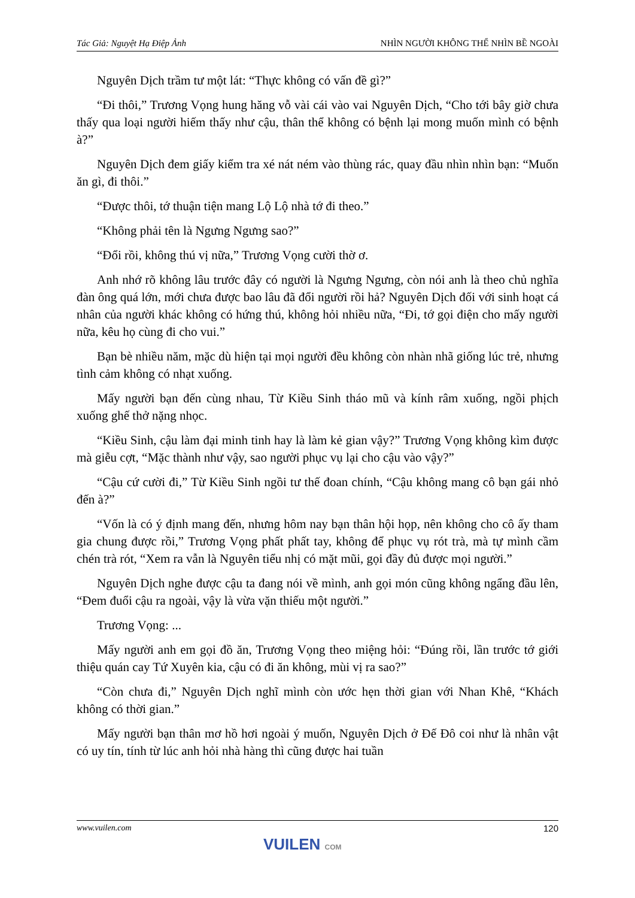Tác Giả: Nguyệt Hạ Điệp Ảnh NHÌN NGƯỜI KHÔNG THỂ NHÌN BỀ NGOÀI
Nguyên Dịch trầm tư một lát: “Thực không có vấn đề gì?”
“Đi thôi,” Trương Vọng hung hăng vỗ vài cái vào vai Nguyên Dịch, “Cho tới bây giờ chưa thấy qua loại người hiếm thấy như cậu, thân thể không có bệnh lại mong muốn mình có bệnh à?”
Nguyên Dịch đem giấy kiểm tra xé nát ném vào thùng rác, quay đầu nhìn nhìn bạn: “Muốn ăn gì, đi thôi.”
“Được thôi, tớ thuận tiện mang Lộ Lộ nhà tớ đi theo.”
“Không phải tên là Ngưng Ngưng sao?”
“Đổi rồi, không thú vị nữa,” Trương Vọng cười thờ ơ.
Anh nhớ rõ không lâu trước đây có người là Ngưng Ngưng, còn nói anh là theo chủ nghĩa đàn ông quá lớn, mới chưa được bao lâu đã đổi người rồi hả? Nguyên Dịch đối với sinh hoạt cá nhân của người khác không có hứng thú, không hỏi nhiều nữa, “Đi, tớ gọi điện cho mấy người nữa, kêu họ cùng đi cho vui.”
Bạn bè nhiều năm, mặc dù hiện tại mọi người đều không còn nhàn nhã giống lúc trẻ, nhưng tình cảm không có nhạt xuống.
Mấy người bạn đến cùng nhau, Từ Kiều Sinh tháo mũ và kính râm xuống, ngồi phịch xuống ghế thở nặng nhọc.
“Kiều Sinh, cậu làm đại minh tinh hay là làm kẻ gian vậy?” Trương Vọng không kìm được mà giễu cợt, “Mặc thành như vậy, sao người phục vụ lại cho cậu vào vậy?”
“Cậu cứ cười đi,” Từ Kiều Sinh ngồi tư thế đoan chính, “Cậu không mang cô bạn gái nhỏ đến à?”
“Vốn là có ý định mang đến, nhưng hôm nay bạn thân hội họp, nên không cho cô ấy tham gia chung được rồi,” Trương Vọng phất phất tay, không để phục vụ rót trà, mà tự mình cầm chén trà rót, “Xem ra vẫn là Nguyên tiểu nhị có mặt mũi, gọi đầy đủ được mọi người.”
Nguyên Dịch nghe được cậu ta đang nói về mình, anh gọi món cũng không ngẩng đầu lên, “Đem đuổi cậu ra ngoài, vậy là vừa vặn thiếu một người.”
Trương Vọng: ...
Mấy người anh em gọi đồ ăn, Trương Vọng theo miệng hỏi: “Đúng rồi, lần trước tớ giới thiệu quán cay Tứ Xuyên kia, cậu có đi ăn không, mùi vị ra sao?”
“Còn chưa đi,” Nguyên Dịch nghĩ mình còn ước hẹn thời gian với Nhan Khê, “Khách không có thời gian.”
Mấy người bạn thân mơ hồ hơi ngoài ý muốn, Nguyên Dịch ở Đế Đô coi như là nhân vật có uy tín, tính từ lúc anh hỏi nhà hàng thì cũng được hai tuần
www.vuilen.com 120
VUILEN COM